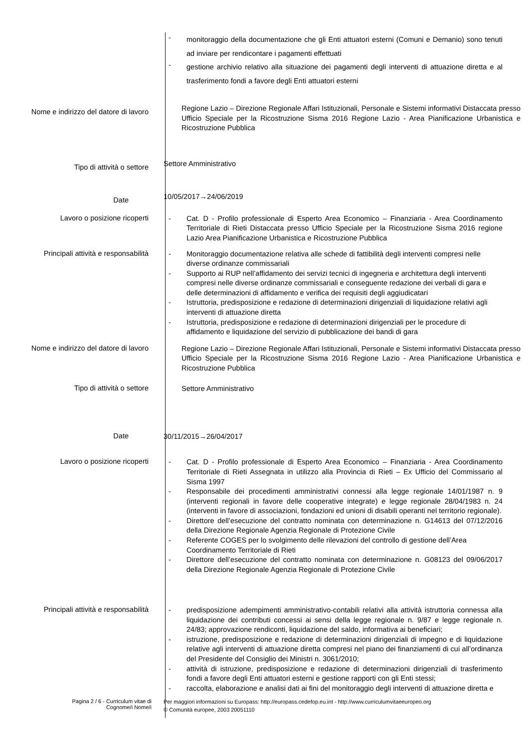- monitoraggio della documentazione che gli Enti attuatori esterni (Comuni e Demanio) sono tenuti ad inviare per rendicontare i pagamenti effettuati
- gestione archivio relativo alla situazione dei pagamenti degli interventi di attuazione diretta e al trasferimento fondi a favore degli Enti attuatori esterni
Nome e indirizzo del datore di lavoro
Regione Lazio – Direzione Regionale Affari Istituzionali, Personale e Sistemi informativi Distaccata presso Ufficio Speciale per la Ricostruzione Sisma 2016 Regione Lazio - Area Pianificazione Urbanistica e Ricostruzione Pubblica
Tipo di attività o settore
Settore Amministrativo
Date
10/05/2017→24/06/2019
Lavoro o posizione ricoperti
- Cat. D - Profilo professionale di Esperto Area Economico – Finanziaria - Area Coordinamento Territoriale di Rieti Distaccata presso Ufficio Speciale per la Ricostruzione Sisma 2016 regione Lazio Area Pianificazione Urbanistica e Ricostruzione Pubblica
Principali attività e responsabilità
- Monitoraggio documentazione relativa alle schede di fattibilità degli interventi compresi nelle diverse ordinanze commissariali
- Supporto ai RUP nell’affidamento dei servizi tecnici di ingegneria e architettura degli interventi compresi nelle diverse ordinanze commissariali e conseguente redazione dei verbali di gara e delle determinazioni di affidamento e verifica dei requisiti degli aggiudicatari
- Istruttoria, predisposizione e redazione di determinazioni dirigenziali di liquidazione relativi agli interventi di attuazione diretta
- Istruttoria, predisposizione e redazione di determinazioni dirigenziali per le procedure di affidamento e liquidazione del servizio di pubblicazione dei bandi di gara
Nome e indirizzo del datore di lavoro
Regione Lazio – Direzione Regionale Affari Istituzionali, Personale e Sistemi informativi Distaccata presso Ufficio Speciale per la Ricostruzione Sisma 2016 Regione Lazio - Area Pianificazione Urbanistica e Ricostruzione Pubblica
Tipo di attività o settore
Settore Amministrativo
Date
30/11/2015→26/04/2017
Lavoro o posizione ricoperti
- Cat. D - Profilo professionale di Esperto Area Economico – Finanziaria - Area Coordinamento Territoriale di Rieti Assegnata in utilizzo alla Provincia di Rieti – Ex Ufficio del Commissario al Sisma 1997
- Responsabile dei procedimenti amministrativi connessi alla legge regionale 14/01/1987 n. 9 (interventi regionali in favore delle cooperative integrate) e legge regionale 28/04/1983 n. 24 (interventi in favore di associazioni, fondazioni ed unioni di disabili operanti nel territorio regionale).
- Direttore dell’esecuzione del contratto nominata con determinazione n. G14613 del 07/12/2016 della Direzione Regionale Agenzia Regionale di Protezione Civile
- Referente COGES per lo svolgimento delle rilevazioni del controllo di gestione dell’Area Coordinamento Territoriale di Rieti
- Direttore dell’esecuzione del contratto nominata con determinazione n. G08123 del 09/06/2017 della Direzione Regionale Agenzia Regionale di Protezione Civile
Principali attività e responsabilità
- predisposizione adempimenti amministrativo-contabili relativi alla attività istruttoria connessa alla liquidazione dei contributi concessi ai sensi della legge regionale n. 9/87 e legge regionale n. 24/83; approvazione rendiconti, liquidazione del saldo, informativa ai beneficiari;
- istruzione, predisposizione e redazione di determinazioni dirigenziali di impegno e di liquidazione relative agli interventi di attuazione diretta compresi nel piano dei finanziamenti di cui all’ordinanza del Presidente del Consiglio dei Ministri n. 3061/2010;
- attività di istruzione, predisposizione e redazione di determinazioni dirigenziali di trasferimento fondi a favore degli Enti attuatori esterni e gestione rapporti con gli Enti stessi;
- raccolta, elaborazione e analisi dati ai fini del monitoraggio degli interventi di attuazione diretta e
Pagina 2 / 6 - Curriculum vitae di
Cognome/i Nome/i
Per maggiori informazioni su Europass: http://europass.cedefop.eu.int - http://www.curriculumvitaeeuropeo.org
© Comunità europee, 2003 20051110